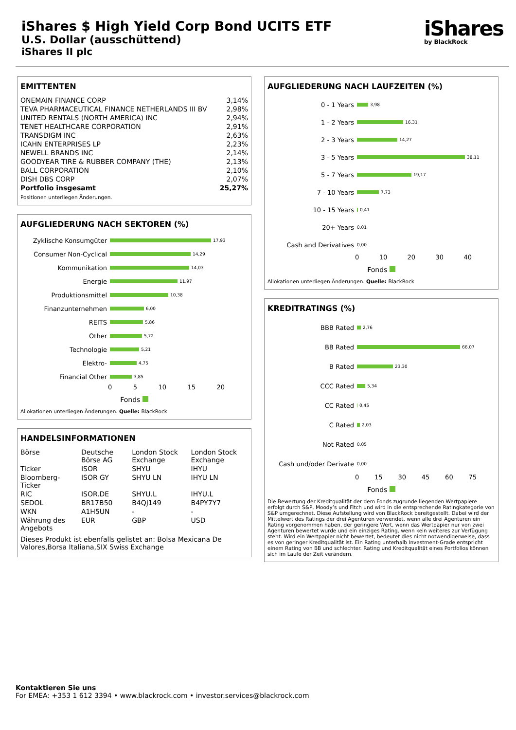iShares $ High Yield Corp Bond UCITS ETF
U.S. Dollar (ausschüttend)
iShares II plc
iShares
by BlackRock
EMITTENTEN
| ONEMAIN FINANCE CORP | 3,14% |
| TEVA PHARMACEUTICAL FINANCE NETHERLANDS III BV | 2,98% |
| UNITED RENTALS (NORTH AMERICA) INC | 2,94% |
| TENET HEALTHCARE CORPORATION | 2,91% |
| TRANSDIGM INC | 2,63% |
| ICAHN ENTERPRISES LP | 2,23% |
| NEWELL BRANDS INC | 2,14% |
| GOODYEAR TIRE & RUBBER COMPANY (THE) | 2,13% |
| BALL CORPORATION | 2,10% |
| DISH DBS CORP | 2,07% |
| Portfolio insgesamt | 25,27% |
Positionen unterliegen Änderungen.
AUFGLIEDERUNG NACH SEKTOREN (%)
Zyklische Konsumgüter
17,93
Consumer Non-Cyclical
14,29
Kommunikation
14,03
Energie
11,97
Produktionsmittel
10,38
Finanzunternehmen
6,00
REITS
5,86
Other
5,72
Technologie
5,21
Elektro-
4,75
Financial Other
3,85
0 5 10 15 20
Fonds
Allokationen unterliegen Änderungen. Quelle: BlackRock
HANDELSINFORMATIONEN
| Börse | Deutsche Börse AG | London Stock Exchange | London Stock Exchange |
| Ticker | ISOR | SHYU | IHYU |
| Bloomberg-Ticker | ISOR GY | SHYU LN | IHYU LN |
| RIC | ISOR.DE | SHYU.L | IHYU.L |
| SEDOL | BR17B50 | B4QJ149 | B4PY7Y7 |
| WKN | A1H5UN | - | - |
| Währung des Angebots | EUR | GBP | USD |
Dieses Produkt ist ebenfalls gelistet an: Bolsa Mexicana De Valores,Borsa Italiana,SIX Swiss Exchange
AUFGLIEDERUNG NACH LAUFZEITEN (%)
0 - 1 Years
3,98
1 - 2 Years
16,31
2 - 3 Years
14,27
3 - 5 Years
38,11
5 - 7 Years
19,17
7 - 10 Years
7,73
10 - 15 Years
0,41
20+ Years
0,01
Cash and Derivatives
0,00
0 10 20 30 40
Fonds
Allokationen unterliegen Änderungen. Quelle: BlackRock
KREDITRATINGS (%)
BBB Rated
2,76
BB Rated
66,07
B Rated
23,30
CCC Rated
5,34
CC Rated
0,45
C Rated
2,03
Not Rated
0,05
Cash und/oder Derivate
0,00
0 15 30 45 60 75
Fonds
Die Bewertung der Kreditqualität der dem Fonds zugrunde liegenden Wertpapiere erfolgt durch S&P, Moody’s und Fitch und wird in die entsprechende Ratingkategorie von S&P umgerechnet. Diese Aufstellung wird von BlackRock bereitgestellt. Dabei wird der Mittelwert des Ratings der drei Agenturen verwendet, wenn alle drei Agenturen ein Rating vorgenommen haben, der geringere Wert, wenn das Wertpapier nur von zwei Agenturen bewertet wurde und ein einziges Rating, wenn kein weiteres zur Verfügung steht. Wird ein Wertpapier nicht bewertet, bedeutet dies nicht notwendigerweise, dass es von geringer Kreditqualität ist. Ein Rating unterhalb Investment-Grade entspricht einem Rating von BB und schlechter. Rating und Kreditqualität eines Portfolios können sich im Laufe der Zeit verändern.
Kontaktieren Sie uns
For EMEA: +353 1 612 3394 • www.blackrock.com • investor.services@blackrock.com